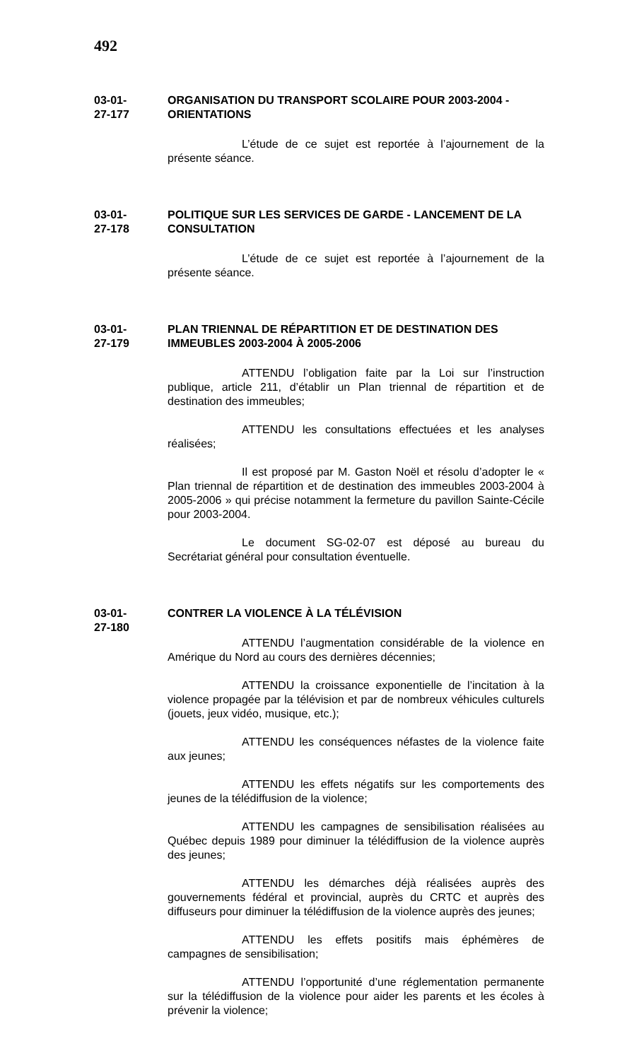492
03-01-
27-177
ORGANISATION DU TRANSPORT SCOLAIRE POUR 2003-2004 - ORIENTATIONS
L’étude de ce sujet est reportée à l’ajournement de la présente séance.
03-01-
27-178
POLITIQUE SUR LES SERVICES DE GARDE - LANCEMENT DE LA CONSULTATION
L’étude de ce sujet est reportée à l’ajournement de la présente séance.
03-01-
27-179
PLAN TRIENNAL DE RÉPARTITION ET DE DESTINATION DES IMMEUBLES 2003-2004 À 2005-2006
ATTENDU l’obligation faite par la Loi sur l’instruction publique, article 211, d’établir un Plan triennal de répartition et de destination des immeubles;
ATTENDU les consultations effectuées et les analyses réalisées;
Il est proposé par M. Gaston Noël et résolu d’adopter le « Plan triennal de répartition et de destination des immeubles 2003-2004 à 2005-2006 » qui précise notamment la fermeture du pavillon Sainte-Cécile pour 2003-2004.
Le document SG-02-07 est déposé au bureau du Secrétariat général pour consultation éventuelle.
03-01-
27-180
CONTRER LA VIOLENCE À LA TÉLÉVISION
ATTENDU l’augmentation considérable de la violence en Amérique du Nord au cours des dernières décennies;
ATTENDU la croissance exponentielle de l’incitation à la violence propagée par la télévision et par de nombreux véhicules culturels (jouets, jeux vidéo, musique, etc.);
ATTENDU les conséquences néfastes de la violence faite aux jeunes;
ATTENDU les effets négatifs sur les comportements des jeunes de la télédiffusion de la violence;
ATTENDU les campagnes de sensibilisation réalisées au Québec depuis 1989 pour diminuer la télédiffusion de la violence auprès des jeunes;
ATTENDU les démarches déjà réalisées auprès des gouvernements fédéral et provincial, auprès du CRTC et auprès des diffuseurs pour diminuer la télédiffusion de la violence auprès des jeunes;
ATTENDU les effets positifs mais éphémères de campagnes de sensibilisation;
ATTENDU l’opportunité d’une réglementation permanente sur la télédiffusion de la violence pour aider les parents et les écoles à prévenir la violence;